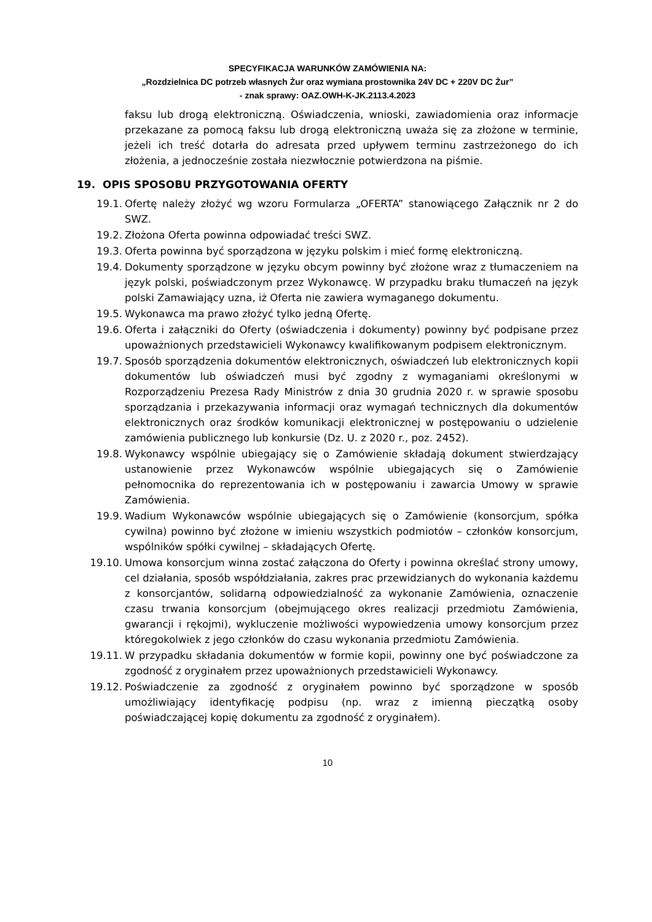SPECYFIKACJA WARUNKÓW ZAMÓWIENIA NA:
„Rozdzielnica DC potrzeb własnych Żur oraz wymiana prostownika 24V DC + 220V DC Żur”
- znak sprawy: OAZ.OWH-K-JK.2113.4.2023
faksu lub drogą elektroniczną. Oświadczenia, wnioski, zawiadomienia oraz informacje przekazane za pomocą faksu lub drogą elektroniczną uważa się za złożone w terminie, jeżeli ich treść dotarła do adresata przed upływem terminu zastrzeżonego do ich złożenia, a jednocześnie została niezwłocznie potwierdzona na piśmie.
19. OPIS SPOSOBU PRZYGOTOWANIA OFERTY
19.1. Ofertę należy złożyć wg wzoru Formularza „OFERTA” stanowiącego Załącznik nr 2 do SWZ.
19.2. Złożona Oferta powinna odpowiadać treści SWZ.
19.3. Oferta powinna być sporządzona w języku polskim i mieć formę elektroniczną.
19.4. Dokumenty sporządzone w języku obcym powinny być złożone wraz z tłumaczeniem na język polski, poświadczonym przez Wykonawcę. W przypadku braku tłumaczeń na język polski Zamawiający uzna, iż Oferta nie zawiera wymaganego dokumentu.
19.5. Wykonawca ma prawo złożyć tylko jedną Ofertę.
19.6. Oferta i załączniki do Oferty (oświadczenia i dokumenty) powinny być podpisane przez upoważnionych przedstawicieli Wykonawcy kwalifikowanym podpisem elektronicznym.
19.7. Sposób sporządzenia dokumentów elektronicznych, oświadczeń lub elektronicznych kopii dokumentów lub oświadczeń musi być zgodny z wymaganiami określonymi w Rozporządzeniu Prezesa Rady Ministrów z dnia 30 grudnia 2020 r. w sprawie sposobu sporządzania i przekazywania informacji oraz wymagań technicznych dla dokumentów elektronicznych oraz środków komunikacji elektronicznej w postępowaniu o udzielenie zamówienia publicznego lub konkursie (Dz. U. z 2020 r., poz. 2452).
19.8. Wykonawcy wspólnie ubiegający się o Zamówienie składają dokument stwierdzający ustanowienie przez Wykonawców wspólnie ubiegających się o Zamówienie pełnomocnika do reprezentowania ich w postępowaniu i zawarcia Umowy w sprawie Zamówienia.
19.9. Wadium Wykonawców wspólnie ubiegających się o Zamówienie (konsorcjum, spółka cywilna) powinno być złożone w imieniu wszystkich podmiotów – członków konsorcjum, wspólników spółki cywilnej – składających Ofertę.
19.10. Umowa konsorcjum winna zostać załączona do Oferty i powinna określać strony umowy, cel działania, sposób współdziałania, zakres prac przewidzianych do wykonania każdemu z konsorcjantów, solidarną odpowiedzialność za wykonanie Zamówienia, oznaczenie czasu trwania konsorcjum (obejmującego okres realizacji przedmiotu Zamówienia, gwarancji i rękojmi), wykluczenie możliwości wypowiedzenia umowy konsorcjum przez któregokolwiek z jego członków do czasu wykonania przedmiotu Zamówienia.
19.11. W przypadku składania dokumentów w formie kopii, powinny one być poświadczone za zgodność z oryginałem przez upoważnionych przedstawicieli Wykonawcy.
19.12. Poświadczenie za zgodność z oryginałem powinno być sporządzone w sposób umożliwiający identyfikację podpisu (np. wraz z imienną pieczątką osoby poświadczającej kopię dokumentu za zgodność z oryginałem).
10